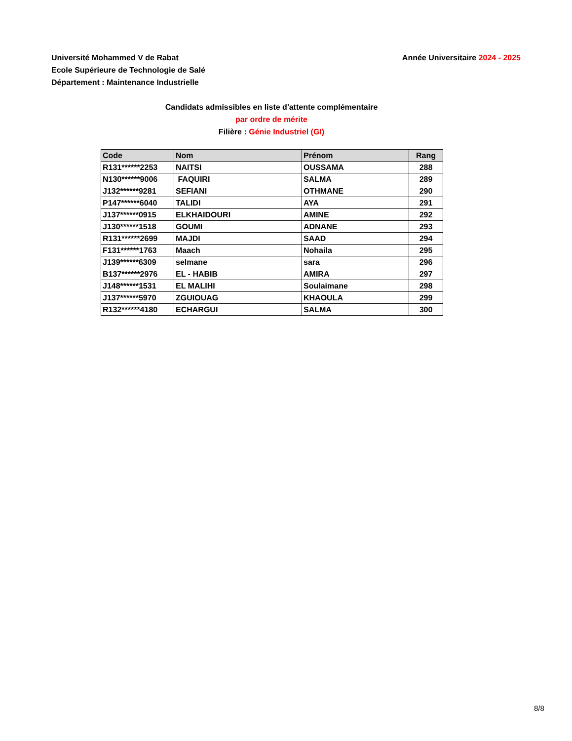Université Mohammed V de Rabat
Ecole Supérieure de Technologie de Salé
Département : Maintenance Industrielle
Année Universitaire 2024 - 2025
Candidats admissibles en liste d'attente complémentaire
par ordre de mérite
Filière : Génie Industriel (GI)
| Code | Nom | Prénom | Rang |
| --- | --- | --- | --- |
| R131******2253 | NAITSI | OUSSAMA | 288 |
| N130******9006 | FAQUIRI | SALMA | 289 |
| J132******9281 | SEFIANI | OTHMANE | 290 |
| P147******6040 | TALIDI | AYA | 291 |
| J137******0915 | ELKHAIDOURI | AMINE | 292 |
| J130******1518 | GOUMI | ADNANE | 293 |
| R131******2699 | MAJDI | SAAD | 294 |
| F131******1763 | Maach | Nohaila | 295 |
| J139******6309 | selmane | sara | 296 |
| B137******2976 | EL - HABIB | AMIRA | 297 |
| J148******1531 | EL MALIHI | Soulaimane | 298 |
| J137******5970 | ZGUIOUAG | KHAOULA | 299 |
| R132******4180 | ECHARGUI | SALMA | 300 |
8/8